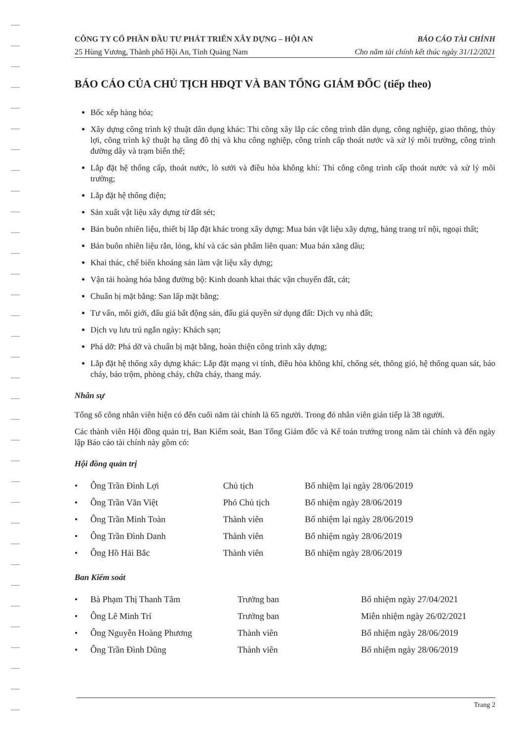CÔNG TY CỔ PHẦN ĐẦU TƯ PHÁT TRIỂN XÂY DỰNG – HỘI AN BÁO CÁO TÀI CHÍNH
25 Hùng Vương, Thành phố Hội An, Tỉnh Quảng Nam Cho năm tài chính kết thúc ngày 31/12/2021
BÁO CÁO CỦA CHỦ TỊCH HĐQT VÀ BAN TỔNG GIÁM ĐỐC (tiếp theo)
Bốc xếp hàng hóa;
Xây dựng công trình kỹ thuật dân dụng khác: Thi công xây lắp các công trình dân dụng, công nghiệp, giao thông, thủy lợi, công trình kỹ thuật hạ tầng đô thị và khu công nghiệp, công trình cấp thoát nước và xử lý môi trường, công trình đường dây và trạm biến thế;
Lắp đặt hệ thống cấp, thoát nước, lò sưởi và điều hòa không khí: Thi công công trình cấp thoát nước và xử lý môi trường;
Lắp đặt hệ thống điện;
Sản xuất vật liệu xây dựng từ đất sét;
Bán buôn nhiên liệu, thiết bị lắp đặt khác trong xây dựng: Mua bán vật liệu xây dựng, hàng trang trí nội, ngoại thất;
Bán buôn nhiên liệu rắn, lỏng, khí và các sản phẩm liên quan: Mua bán xăng dầu;
Khai thác, chế biến khoáng sản làm vật liệu xây dựng;
Vận tải hoàng hóa bằng đường bộ: Kinh doanh khai thác vận chuyển đất, cát;
Chuẩn bị mặt bằng: San lấp mặt bằng;
Tư vấn, môi giới, đấu giá bất động sản, đấu giá quyền sử dụng đất: Dịch vụ nhà đất;
Dịch vụ lưu trú ngắn ngày: Khách sạn;
Phá dỡ: Phá dỡ và chuẩn bị mặt bằng, hoàn thiện công trình xây dựng;
Lắp đặt hệ thống xây dựng khác: Lắp đặt mạng vi tính, điều hòa không khí, chống sét, thông gió, hệ thống quan sát, báo cháy, báo trộm, phòng cháy, chữa cháy, thang máy.
Nhân sự
Tổng số công nhân viên hiện có đến cuối năm tài chính là 65 người. Trong đó nhân viên gián tiếp là 38 người.
Các thành viên Hội đồng quản trị, Ban Kiểm soát, Ban Tổng Giám đốc và Kế toán trưởng trong năm tài chính và đến ngày lập Báo cáo tài chính này gồm có:
Hội đồng quản trị
| • | Ông Trần Đình Lợi | Chủ tịch | Bổ nhiệm lại ngày 28/06/2019 |
| • | Ông Trần Văn Việt | Phó Chủ tịch | Bổ nhiệm ngày 28/06/2019 |
| • | Ông Trần Minh Toàn | Thành viên | Bổ nhiệm lại ngày 28/06/2019 |
| • | Ông Trần Đình Danh | Thành viên | Bổ nhiệm ngày 28/06/2019 |
| • | Ông Hồ Hải Bắc | Thành viên | Bổ nhiệm ngày 28/06/2019 |
Ban Kiểm soát
| • | Bà Phạm Thị Thanh Tâm | Trưởng ban | Bổ nhiệm ngày 27/04/2021 |
| • | Ông Lê Minh Trí | Trưởng ban | Miễn nhiệm ngày 26/02/2021 |
| • | Ông Nguyễn Hoàng Phương | Thành viên | Bổ nhiệm ngày 28/06/2019 |
| • | Ông Trần Đình Dũng | Thành viên | Bổ nhiệm ngày 28/06/2019 |
Trang 2